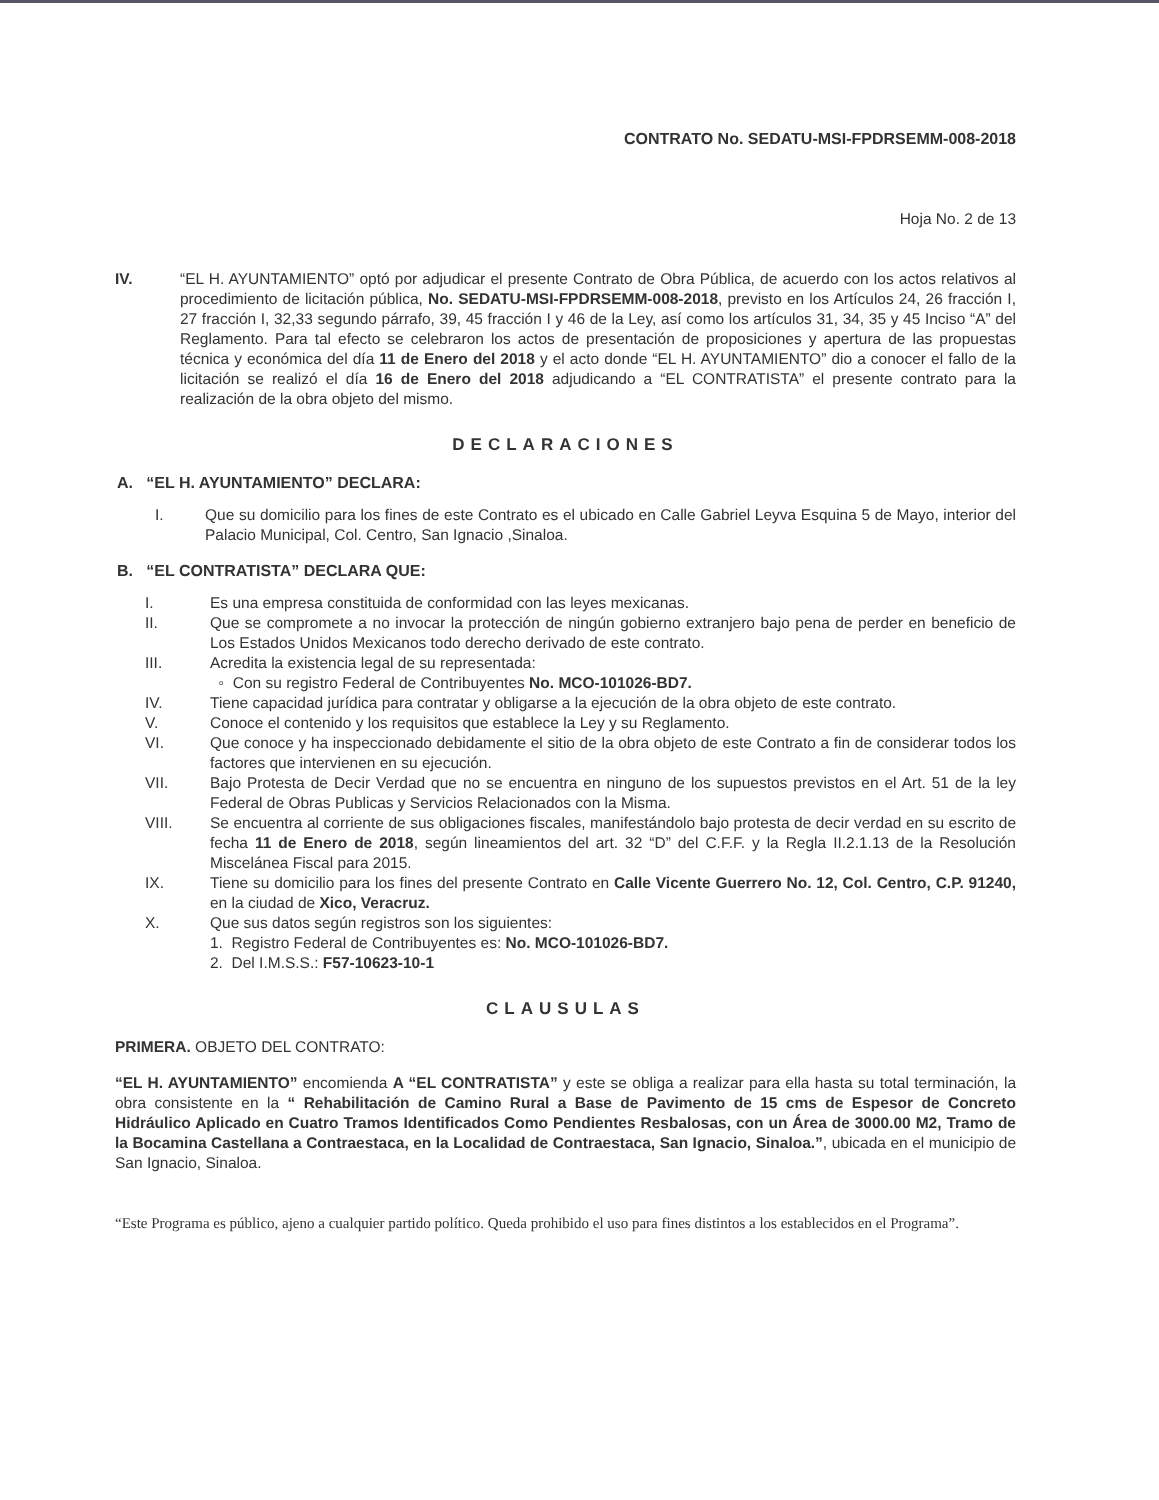CONTRATO No. SEDATU-MSI-FPDRSEMM-008-2018
Hoja No. 2 de 13
IV. “EL H. AYUNTAMIENTO” optó por adjudicar el presente Contrato de Obra Pública, de acuerdo con los actos relativos al procedimiento de licitación pública, No. SEDATU-MSI-FPDRSEMM-008-2018, previsto en los Artículos 24, 26 fracción I, 27 fracción I, 32,33 segundo párrafo, 39, 45 fracción I y 46 de la Ley, así como los artículos 31, 34, 35 y 45 Inciso “A” del Reglamento. Para tal efecto se celebraron los actos de presentación de proposiciones y apertura de las propuestas técnica y económica del día 11 de Enero del 2018 y el acto donde “EL H. AYUNTAMIENTO” dio a conocer el fallo de la licitación se realizó el día 16 de Enero del 2018 adjudicando a “EL CONTRATISTA” el presente contrato para la realización de la obra objeto del mismo.
DECLARACIONES
A. “EL H. AYUNTAMIENTO” DECLARA:
I. Que su domicilio para los fines de este Contrato es el ubicado en Calle Gabriel Leyva Esquina 5 de Mayo, interior del Palacio Municipal, Col. Centro, San Ignacio ,Sinaloa.
B. “EL CONTRATISTA” DECLARA QUE:
I. Es una empresa constituida de conformidad con las leyes mexicanas.
II. Que se compromete a no invocar la protección de ningún gobierno extranjero bajo pena de perder en beneficio de Los Estados Unidos Mexicanos todo derecho derivado de este contrato.
III. Acredita la existencia legal de su representada:
◦ Con su registro Federal de Contribuyentes No. MCO-101026-BD7.
IV. Tiene capacidad jurídica para contratar y obligarse a la ejecución de la obra objeto de este contrato.
V. Conoce el contenido y los requisitos que establece la Ley y su Reglamento.
VI. Que conoce y ha inspeccionado debidamente el sitio de la obra objeto de este Contrato a fin de considerar todos los factores que intervienen en su ejecución.
VII. Bajo Protesta de Decir Verdad que no se encuentra en ninguno de los supuestos previstos en el Art. 51 de la ley Federal de Obras Publicas y Servicios Relacionados con la Misma.
VIII. Se encuentra al corriente de sus obligaciones fiscales, manifestándolo bajo protesta de decir verdad en su escrito de fecha 11 de Enero de 2018, según lineamientos del art. 32 “D” del C.F.F. y la Regla II.2.1.13 de la Resolución Miscelánea Fiscal para 2015.
IX. Tiene su domicilio para los fines del presente Contrato en Calle Vicente Guerrero No. 12, Col. Centro, C.P. 91240, en la ciudad de Xico, Veracruz.
X. Que sus datos según registros son los siguientes:
1. Registro Federal de Contribuyentes es: No. MCO-101026-BD7.
2. Del I.M.S.S.: F57-10623-10-1
CLAUSULAS
PRIMERA. OBJETO DEL CONTRATO:
“EL H. AYUNTAMIENTO” encomienda A “EL CONTRATISTA” y este se obliga a realizar para ella hasta su total terminación, la obra consistente en la “ Rehabilitación de Camino Rural a Base de Pavimento de 15 cms de Espesor de Concreto Hidráulico Aplicado en Cuatro Tramos Identificados Como Pendientes Resbalosas, con un Área de 3000.00 M2, Tramo de la Bocamina Castellana a Contraestaca, en la Localidad de Contraestaca, San Ignacio, Sinaloa.”, ubicada en el municipio de San Ignacio, Sinaloa.
“Este Programa es público, ajeno a cualquier partido político. Queda prohibido el uso para fines distintos a los establecidos en el Programa”.